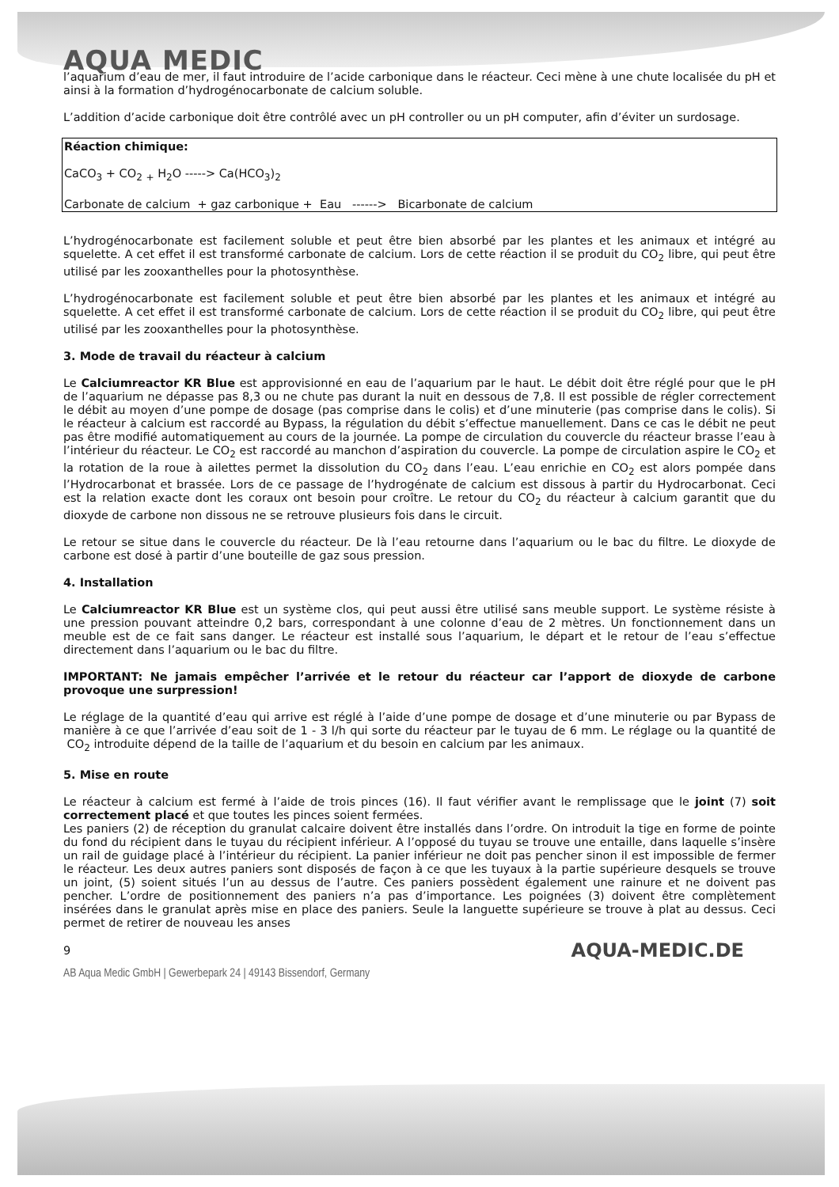AQUA MEDIC
l’aquarium d’eau de mer, il faut introduire de l’acide carbonique dans le réacteur. Ceci mène à une chute localisée du pH et ainsi à la formation d’hydrogénocarbonate de calcium soluble.
L’addition d’acide carbonique doit être contrôlé avec un pH controller ou un pH computer, afin d’éviter un surdosage.
Réaction chimique:
CaCO<sub>3</sub> + CO<sub>2</sub> <sub>+</sub> H<sub>2</sub>O -----> Ca(HCO<sub>3</sub>)<sub>2</sub>
Carbonate de calcium + gaz carbonique + Eau ------> Bicarbonate de calcium
L’hydrogénocarbonate est facilement soluble et peut être bien absorbé par les plantes et les animaux et intégré au squelette. A cet effet il est transformé carbonate de calcium. Lors de cette réaction il se produit du CO<sub>2</sub> libre, qui peut être utilisé par les zooxanthelles pour la photosynthèse.
L’hydrogénocarbonate est facilement soluble et peut être bien absorbé par les plantes et les animaux et intégré au squelette. A cet effet il est transformé carbonate de calcium. Lors de cette réaction il se produit du CO<sub>2</sub> libre, qui peut être utilisé par les zooxanthelles pour la photosynthèse.
3. Mode de travail du réacteur à calcium
Le Calciumreactor KR Blue est approvisionné en eau de l’aquarium par le haut. Le débit doit être réglé pour que le pH de l’aquarium ne dépasse pas 8,3 ou ne chute pas durant la nuit en dessous de 7,8. Il est possible de régler correctement le débit au moyen d’une pompe de dosage (pas comprise dans le colis) et d’une minuterie (pas comprise dans le colis). Si le réacteur à calcium est raccordé au Bypass, la régulation du débit s’effectue manuellement. Dans ce cas le débit ne peut pas être modifié automatiquement au cours de la journée. La pompe de circulation du couvercle du réacteur brasse l’eau à l’intérieur du réacteur. Le CO<sub>2</sub> est raccordé au manchon d’aspiration du couvercle. La pompe de circulation aspire le CO<sub>2</sub> et la rotation de la roue à ailettes permet la dissolution du CO<sub>2</sub> dans l’eau. L’eau enrichie en CO<sub>2</sub> est alors pompée dans l’Hydrocarbonat et brassée. Lors de ce passage de l’hydrogénate de calcium est dissous à partir du Hydrocarbonat. Ceci est la relation exacte dont les coraux ont besoin pour croître. Le retour du CO<sub>2</sub> du réacteur à calcium garantit que du dioxyde de carbone non dissous ne se retrouve plusieurs fois dans le circuit.
Le retour se situe dans le couvercle du réacteur. De là l’eau retourne dans l’aquarium ou le bac du filtre. Le dioxyde de carbone est dosé à partir d’une bouteille de gaz sous pression.
4. Installation
Le Calciumreactor KR Blue est un système clos, qui peut aussi être utilisé sans meuble support. Le système résiste à une pression pouvant atteindre 0,2 bars, correspondant à une colonne d’eau de 2 mètres. Un fonctionnement dans un meuble est de ce fait sans danger. Le réacteur est installé sous l’aquarium, le départ et le retour de l’eau s’effectue directement dans l’aquarium ou le bac du filtre.
IMPORTANT: Ne jamais empêcher l’arrivée et le retour du réacteur car l’apport de dioxyde de carbone provoque une surpression!
Le réglage de la quantité d’eau qui arrive est réglé à l’aide d’une pompe de dosage et d’une minuterie ou par Bypass de manière à ce que l’arrivée d’eau soit de 1 - 3 l/h qui sorte du réacteur par le tuyau de 6 mm. Le réglage ou la quantité de CO<sub>2</sub> introduite dépend de la taille de l’aquarium et du besoin en calcium par les animaux.
5. Mise en route
Le réacteur à calcium est fermé à l’aide de trois pinces (16). Il faut vérifier avant le remplissage que le joint (7) soit correctement placé et que toutes les pinces soient fermées.
Les paniers (2) de réception du granulat calcaire doivent être installés dans l’ordre. On introduit la tige en forme de pointe du fond du récipient dans le tuyau du récipient inférieur. A l’opposé du tuyau se trouve une entaille, dans laquelle s’insère un rail de guidage placé à l’intérieur du récipient. La panier inférieur ne doit pas pencher sinon il est impossible de fermer le réacteur. Les deux autres paniers sont disposés de façon à ce que les tuyaux à la partie supérieure desquels se trouve un joint, (5) soient situés l’un au dessus de l’autre. Ces paniers possèdent également une rainure et ne doivent pas pencher. L’ordre de positionnement des paniers n’a pas d’importance. Les poignées (3) doivent être complètement insérées dans le granulat après mise en place des paniers. Seule la languette supérieure se trouve à plat au dessus. Ceci permet de retirer de nouveau les anses
9 AQUA-MEDIC.DE
AB Aqua Medic GmbH | Gewerbepark 24 | 49143 Bissendorf, Germany